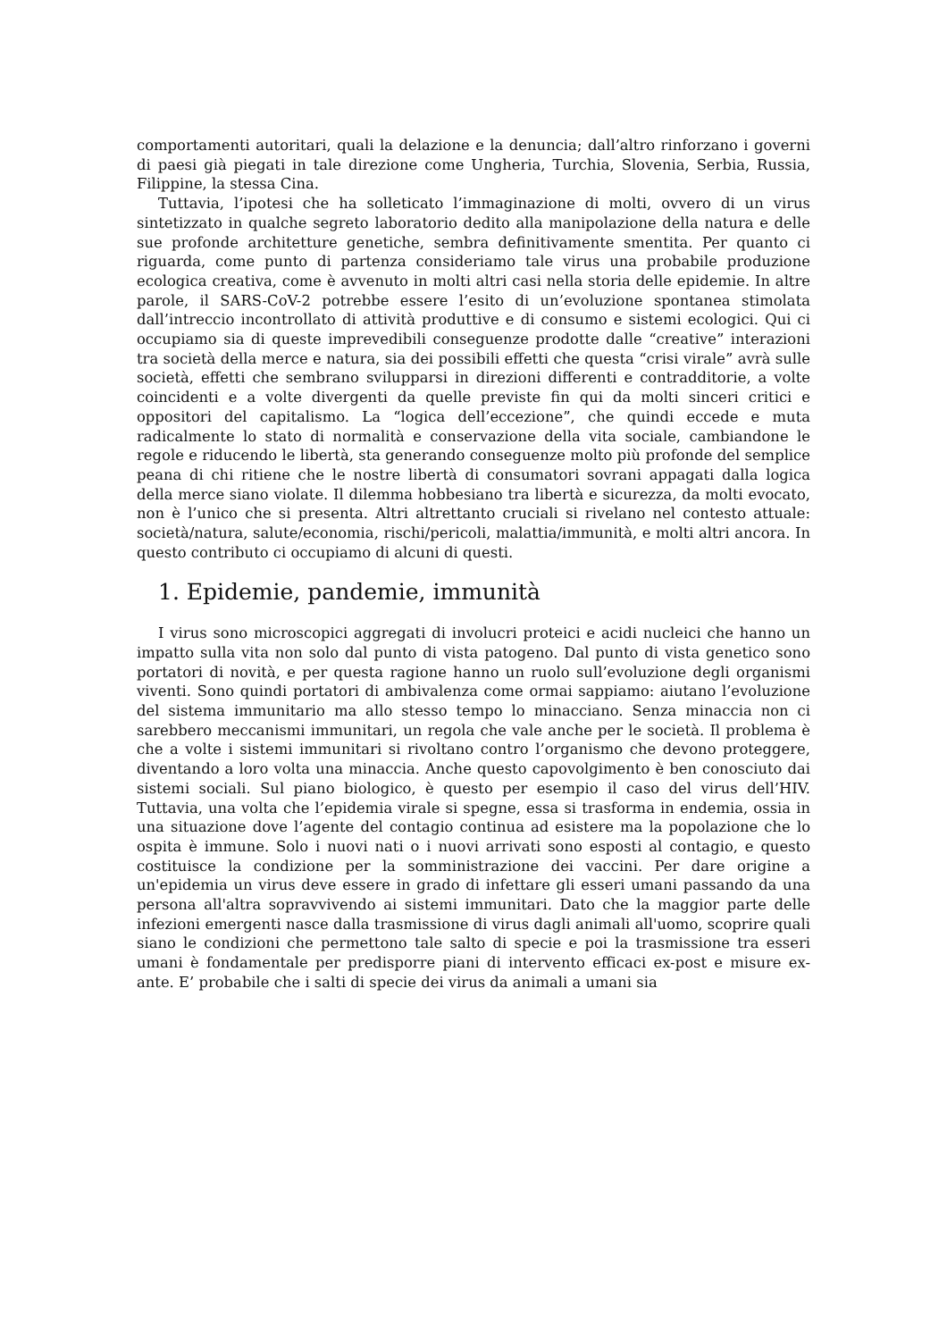comportamenti autoritari, quali la delazione e la denuncia; dall’altro rinforzano i governi di paesi già piegati in tale direzione come Ungheria, Turchia, Slovenia, Serbia, Russia, Filippine, la stessa Cina.
Tuttavia, l’ipotesi che ha solleticato l’immaginazione di molti, ovvero di un virus sintetizzato in qualche segreto laboratorio dedito alla manipolazione della natura e delle sue profonde architetture genetiche, sembra definitivamente smentita. Per quanto ci riguarda, come punto di partenza consideriamo tale virus una probabile produzione ecologica creativa, come è avvenuto in molti altri casi nella storia delle epidemie. In altre parole, il SARS-CoV-2 potrebbe essere l’esito di un’evoluzione spontanea stimolata dall’intreccio incontrollato di attività produttive e di consumo e sistemi ecologici. Qui ci occupiamo sia di queste imprevedibili conseguenze prodotte dalle “creative” interazioni tra società della merce e natura, sia dei possibili effetti che questa “crisi virale” avrà sulle società, effetti che sembrano svilupparsi in direzioni differenti e contradditorie, a volte coincidenti e a volte divergenti da quelle previste fin qui da molti sinceri critici e oppositori del capitalismo. La “logica dell’eccezione”, che quindi eccede e muta radicalmente lo stato di normalità e conservazione della vita sociale, cambiandone le regole e riducendo le libertà, sta generando conseguenze molto più profonde del semplice peana di chi ritiene che le nostre libertà di consumatori sovrani appagati dalla logica della merce siano violate. Il dilemma hobbesiano tra libertà e sicurezza, da molti evocato, non è l’unico che si presenta. Altri altrettanto cruciali si rivelano nel contesto attuale: società/natura, salute/economia, rischi/pericoli, malattia/immunità, e molti altri ancora. In questo contributo ci occupiamo di alcuni di questi.
1. Epidemie, pandemie, immunità
I virus sono microscopici aggregati di involucri proteici e acidi nucleici che hanno un impatto sulla vita non solo dal punto di vista patogeno. Dal punto di vista genetico sono portatori di novità, e per questa ragione hanno un ruolo sull’evoluzione degli organismi viventi. Sono quindi portatori di ambivalenza come ormai sappiamo: aiutano l’evoluzione del sistema immunitario ma allo stesso tempo lo minacciano. Senza minaccia non ci sarebbero meccanismi immunitari, un regola che vale anche per le società. Il problema è che a volte i sistemi immunitari si rivoltano contro l’organismo che devono proteggere, diventando a loro volta una minaccia. Anche questo capovolgimento è ben conosciuto dai sistemi sociali. Sul piano biologico, è questo per esempio il caso del virus dell’HIV. Tuttavia, una volta che l’epidemia virale si spegne, essa si trasforma in endemia, ossia in una situazione dove l’agente del contagio continua ad esistere ma la popolazione che lo ospita è immune. Solo i nuovi nati o i nuovi arrivati sono esposti al contagio, e questo costituisce la condizione per la somministrazione dei vaccini. Per dare origine a un'epidemia un virus deve essere in grado di infettare gli esseri umani passando da una persona all'altra sopravvivendo ai sistemi immunitari. Dato che la maggior parte delle infezioni emergenti nasce dalla trasmissione di virus dagli animali all'uomo, scoprire quali siano le condizioni che permettono tale salto di specie e poi la trasmissione tra esseri umani è fondamentale per predisporre piani di intervento efficaci ex-post e misure ex-ante. E’ probabile che i salti di specie dei virus da animali a umani sia